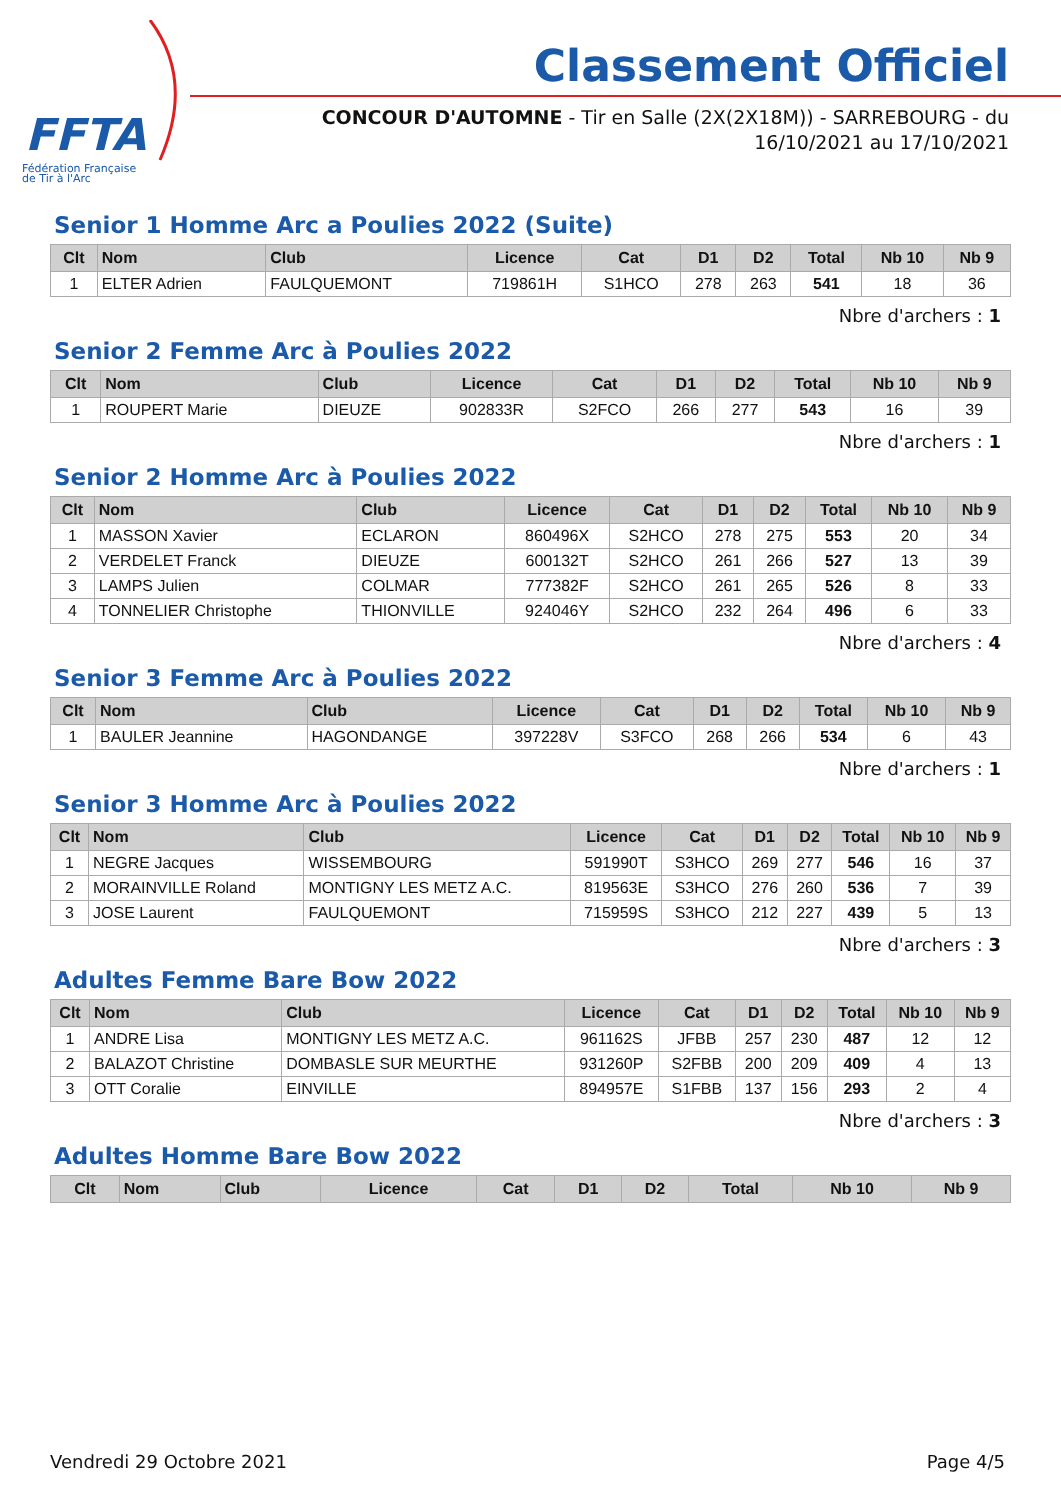FFTA
Fédération Française
de Tir à l'Arc
Classement Officiel
CONCOUR D'AUTOMNE - Tir en Salle (2X(2X18M)) - SARREBOURG - du 16/10/2021 au 17/10/2021
Senior 1 Homme Arc a Poulies 2022 (Suite)
| Clt | Nom | Club | Licence | Cat | D1 | D2 | Total | Nb 10 | Nb 9 |
| --- | --- | --- | --- | --- | --- | --- | --- | --- | --- |
| 1 | ELTER Adrien | FAULQUEMONT | 719861H | S1HCO | 278 | 263 | 541 | 18 | 36 |
Nbre d'archers : 1
Senior 2 Femme Arc à Poulies 2022
| Clt | Nom | Club | Licence | Cat | D1 | D2 | Total | Nb 10 | Nb 9 |
| --- | --- | --- | --- | --- | --- | --- | --- | --- | --- |
| 1 | ROUPERT Marie | DIEUZE | 902833R | S2FCO | 266 | 277 | 543 | 16 | 39 |
Nbre d'archers : 1
Senior 2 Homme Arc à Poulies 2022
| Clt | Nom | Club | Licence | Cat | D1 | D2 | Total | Nb 10 | Nb 9 |
| --- | --- | --- | --- | --- | --- | --- | --- | --- | --- |
| 1 | MASSON Xavier | ECLARON | 860496X | S2HCO | 278 | 275 | 553 | 20 | 34 |
| 2 | VERDELET Franck | DIEUZE | 600132T | S2HCO | 261 | 266 | 527 | 13 | 39 |
| 3 | LAMPS Julien | COLMAR | 777382F | S2HCO | 261 | 265 | 526 | 8 | 33 |
| 4 | TONNELIER Christophe | THIONVILLE | 924046Y | S2HCO | 232 | 264 | 496 | 6 | 33 |
Nbre d'archers : 4
Senior 3 Femme Arc à Poulies 2022
| Clt | Nom | Club | Licence | Cat | D1 | D2 | Total | Nb 10 | Nb 9 |
| --- | --- | --- | --- | --- | --- | --- | --- | --- | --- |
| 1 | BAULER Jeannine | HAGONDANGE | 397228V | S3FCO | 268 | 266 | 534 | 6 | 43 |
Nbre d'archers : 1
Senior 3 Homme Arc à Poulies 2022
| Clt | Nom | Club | Licence | Cat | D1 | D2 | Total | Nb 10 | Nb 9 |
| --- | --- | --- | --- | --- | --- | --- | --- | --- | --- |
| 1 | NEGRE Jacques | WISSEMBOURG | 591990T | S3HCO | 269 | 277 | 546 | 16 | 37 |
| 2 | MORAINVILLE Roland | MONTIGNY LES METZ A.C. | 819563E | S3HCO | 276 | 260 | 536 | 7 | 39 |
| 3 | JOSE Laurent | FAULQUEMONT | 715959S | S3HCO | 212 | 227 | 439 | 5 | 13 |
Nbre d'archers : 3
Adultes Femme Bare Bow 2022
| Clt | Nom | Club | Licence | Cat | D1 | D2 | Total | Nb 10 | Nb 9 |
| --- | --- | --- | --- | --- | --- | --- | --- | --- | --- |
| 1 | ANDRE Lisa | MONTIGNY LES METZ A.C. | 961162S | JFBB | 257 | 230 | 487 | 12 | 12 |
| 2 | BALAZOT Christine | DOMBASLE SUR MEURTHE | 931260P | S2FBB | 200 | 209 | 409 | 4 | 13 |
| 3 | OTT Coralie | EINVILLE | 894957E | S1FBB | 137 | 156 | 293 | 2 | 4 |
Nbre d'archers : 3
Adultes Homme Bare Bow 2022
| Clt | Nom | Club | Licence | Cat | D1 | D2 | Total | Nb 10 | Nb 9 |
| --- | --- | --- | --- | --- | --- | --- | --- | --- | --- |
Vendredi 29 Octobre 2021 Page 4/5